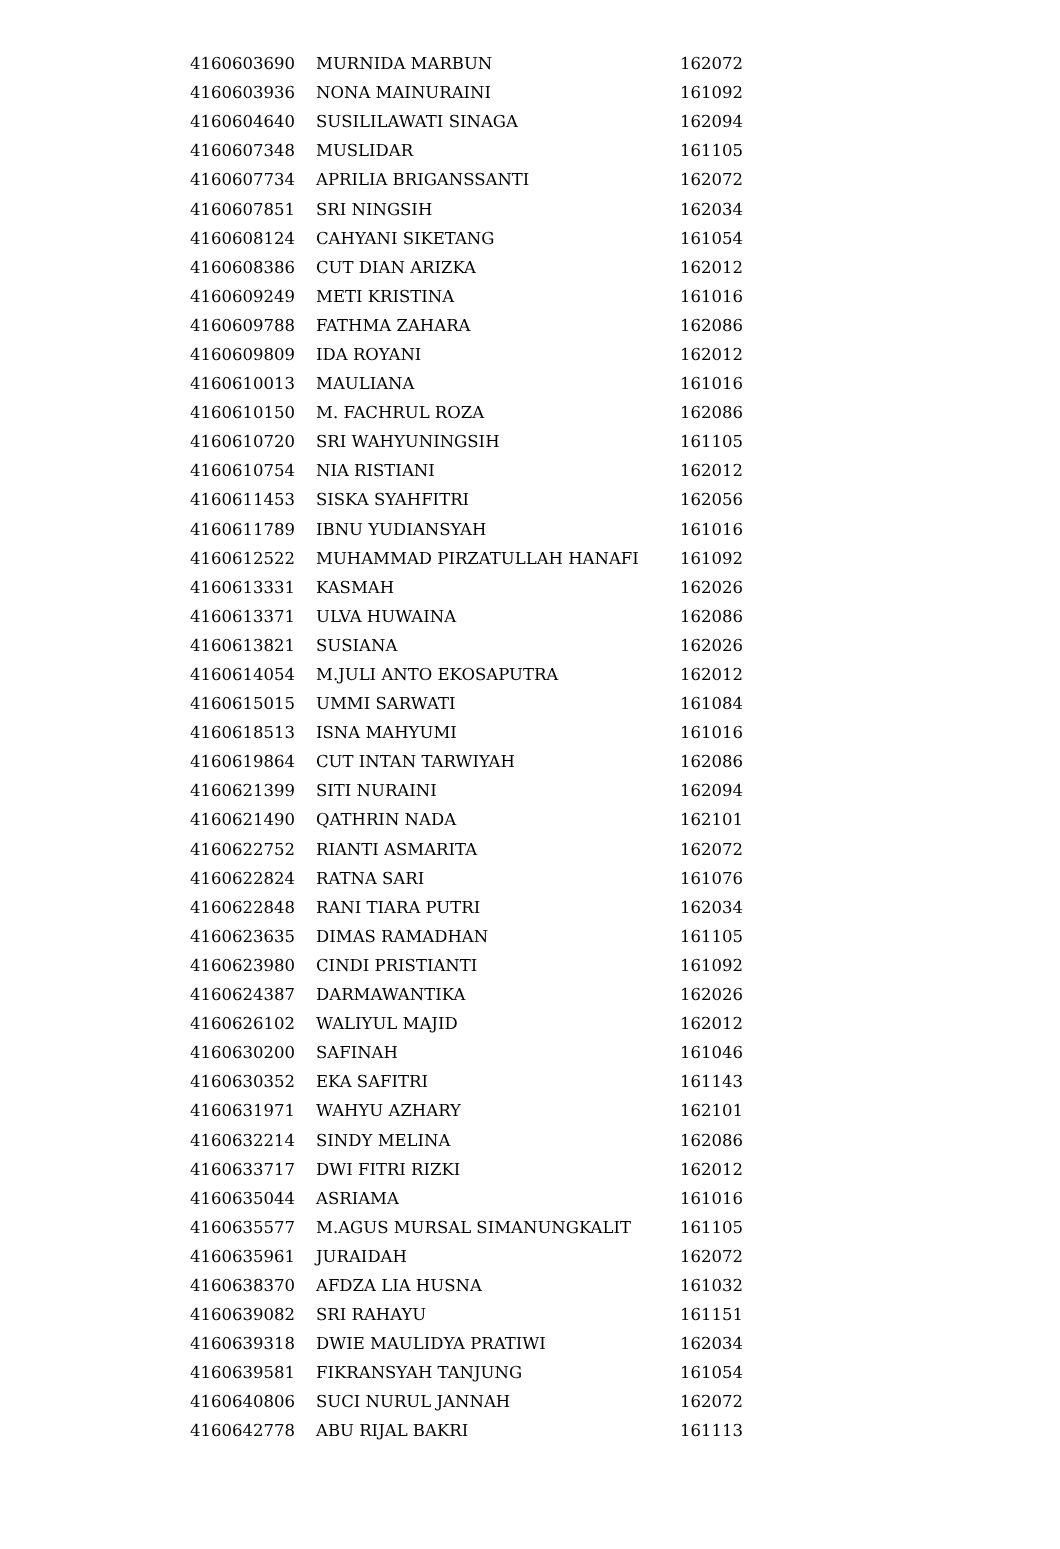| 4160603690 | MURNIDA MARBUN | 162072 |
| 4160603936 | NONA MAINURAINI | 161092 |
| 4160604640 | SUSILILAWATI SINAGA | 162094 |
| 4160607348 | MUSLIDAR | 161105 |
| 4160607734 | APRILIA BRIGANSSANTI | 162072 |
| 4160607851 | SRI NINGSIH | 162034 |
| 4160608124 | CAHYANI SIKETANG | 161054 |
| 4160608386 | CUT DIAN ARIZKA | 162012 |
| 4160609249 | METI KRISTINA | 161016 |
| 4160609788 | FATHMA ZAHARA | 162086 |
| 4160609809 | IDA ROYANI | 162012 |
| 4160610013 | MAULIANA | 161016 |
| 4160610150 | M. FACHRUL ROZA | 162086 |
| 4160610720 | SRI WAHYUNINGSIH | 161105 |
| 4160610754 | NIA RISTIANI | 162012 |
| 4160611453 | SISKA SYAHFITRI | 162056 |
| 4160611789 | IBNU YUDIANSYAH | 161016 |
| 4160612522 | MUHAMMAD PIRZATULLAH HANAFI | 161092 |
| 4160613331 | KASMAH | 162026 |
| 4160613371 | ULVA HUWAINA | 162086 |
| 4160613821 | SUSIANA | 162026 |
| 4160614054 | M.JULI ANTO EKOSAPUTRA | 162012 |
| 4160615015 | UMMI SARWATI | 161084 |
| 4160618513 | ISNA MAHYUMI | 161016 |
| 4160619864 | CUT INTAN TARWIYAH | 162086 |
| 4160621399 | SITI NURAINI | 162094 |
| 4160621490 | QATHRIN NADA | 162101 |
| 4160622752 | RIANTI ASMARITA | 162072 |
| 4160622824 | RATNA SARI | 161076 |
| 4160622848 | RANI TIARA PUTRI | 162034 |
| 4160623635 | DIMAS RAMADHAN | 161105 |
| 4160623980 | CINDI PRISTIANTI | 161092 |
| 4160624387 | DARMAWANTIKA | 162026 |
| 4160626102 | WALIYUL MAJID | 162012 |
| 4160630200 | SAFINAH | 161046 |
| 4160630352 | EKA SAFITRI | 161143 |
| 4160631971 | WAHYU AZHARY | 162101 |
| 4160632214 | SINDY MELINA | 162086 |
| 4160633717 | DWI FITRI RIZKI | 162012 |
| 4160635044 | ASRIAMA | 161016 |
| 4160635577 | M.AGUS MURSAL SIMANUNGKALIT | 161105 |
| 4160635961 | JURAIDAH | 162072 |
| 4160638370 | AFDZA LIA HUSNA | 161032 |
| 4160639082 | SRI RAHAYU | 161151 |
| 4160639318 | DWIE MAULIDYA PRATIWI | 162034 |
| 4160639581 | FIKRANSYAH TANJUNG | 161054 |
| 4160640806 | SUCI NURUL JANNAH | 162072 |
| 4160642778 | ABU RIJAL BAKRI | 161113 |